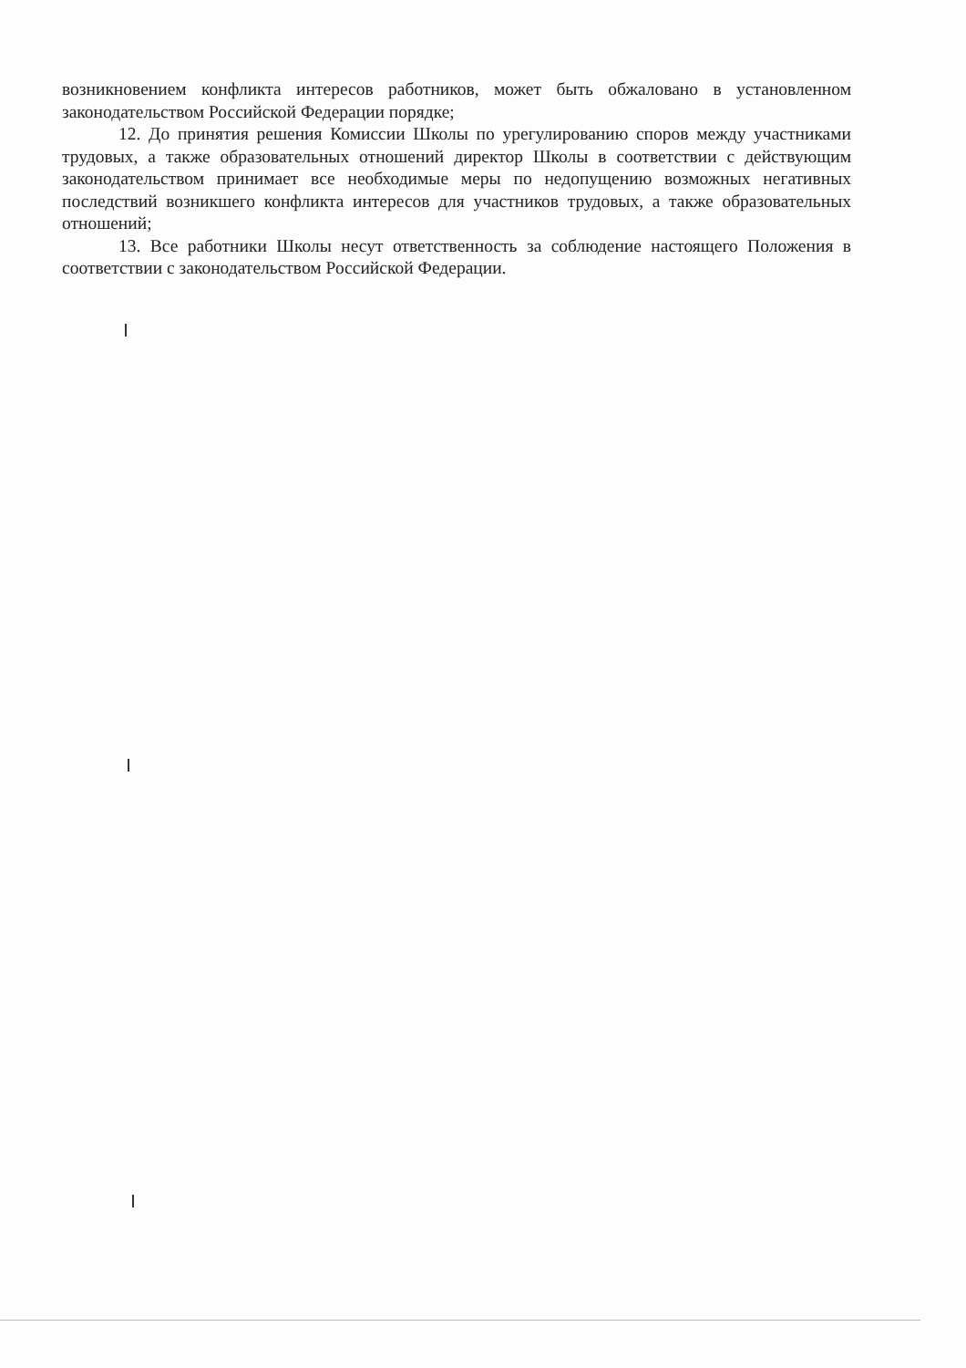возникновением конфликта интересов работников, может быть обжаловано в установленном законодательством Российской Федерации порядке;
12. До принятия решения Комиссии Школы по урегулированию споров между участниками трудовых, а также образовательных отношений директор Школы в соответствии с действующим законодательством принимает все необходимые меры по недопущению возможных негативных последствий возникшего конфликта интересов для участников трудовых, а также образовательных отношений;
13. Все работники Школы несут ответственность за соблюдение настоящего Положения в соответствии с законодательством Российской Федерации.